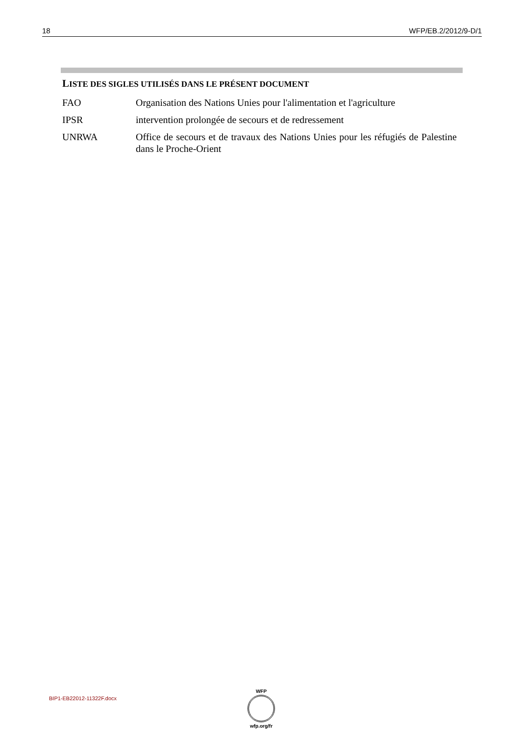18 WFP/EB.2/2012/9-D/1
LISTE DES SIGLES UTILISÉS DANS LE PRÉSENT DOCUMENT
| FAO | Organisation des Nations Unies pour l'alimentation et l'agriculture |
| IPSR | intervention prolongée de secours et de redressement |
| UNRWA | Office de secours et de travaux des Nations Unies pour les réfugiés de Palestine dans le Proche-Orient |
BIP1-EB22012-11322F.docx
WFP
wfp.org/fr